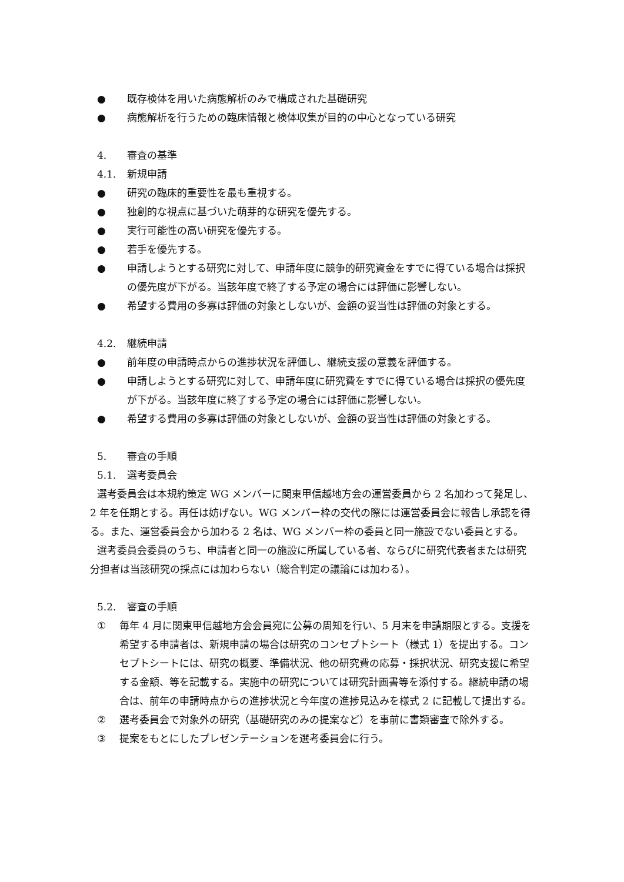● 既存検体を用いた病態解析のみで構成された基礎研究
● 病態解析を行うための臨床情報と検体収集が目的の中心となっている研究
4. 審査の基準
4.1. 新規申請
● 研究の臨床的重要性を最も重視する。
● 独創的な視点に基づいた萌芽的な研究を優先する。
● 実行可能性の高い研究を優先する。
● 若手を優先する。
● 申請しようとする研究に対して、申請年度に競争的研究資金をすでに得ている場合は採択の優先度が下がる。当該年度で終了する予定の場合には評価に影響しない。
● 希望する費用の多寡は評価の対象としないが、金額の妥当性は評価の対象とする。
4.2. 継続申請
● 前年度の申請時点からの進捗状況を評価し、継続支援の意義を評価する。
● 申請しようとする研究に対して、申請年度に研究費をすでに得ている場合は採択の優先度が下がる。当該年度に終了する予定の場合には評価に影響しない。
● 希望する費用の多寡は評価の対象としないが、金額の妥当性は評価の対象とする。
5. 審査の手順
5.1. 選考委員会
選考委員会は本規約策定 WG メンバーに関東甲信越地方会の運営委員から 2 名加わって発足し、2 年を任期とする。再任は妨げない。WG メンバー枠の交代の際には運営委員会に報告し承認を得る。また、運営委員会から加わる 2 名は、WG メンバー枠の委員と同一施設でない委員とする。
選考委員会委員のうち、申請者と同一の施設に所属している者、ならびに研究代表者または研究分担者は当該研究の採点には加わらない（総合判定の議論には加わる）。
5.2. 審査の手順
① 毎年 4 月に関東甲信越地方会会員宛に公募の周知を行い、5 月末を申請期限とする。支援を希望する申請者は、新規申請の場合は研究のコンセプトシート（様式 1）を提出する。コンセプトシートには、研究の概要、準備状況、他の研究費の応募・採択状況、研究支援に希望する金額、等を記載する。実施中の研究については研究計画書等を添付する。継続申請の場合は、前年の申請時点からの進捗状況と今年度の進捗見込みを様式 2 に記載して提出する。
② 選考委員会で対象外の研究（基礎研究のみの提案など）を事前に書類審査で除外する。
③ 提案をもとにしたプレゼンテーションを選考委員会に行う。